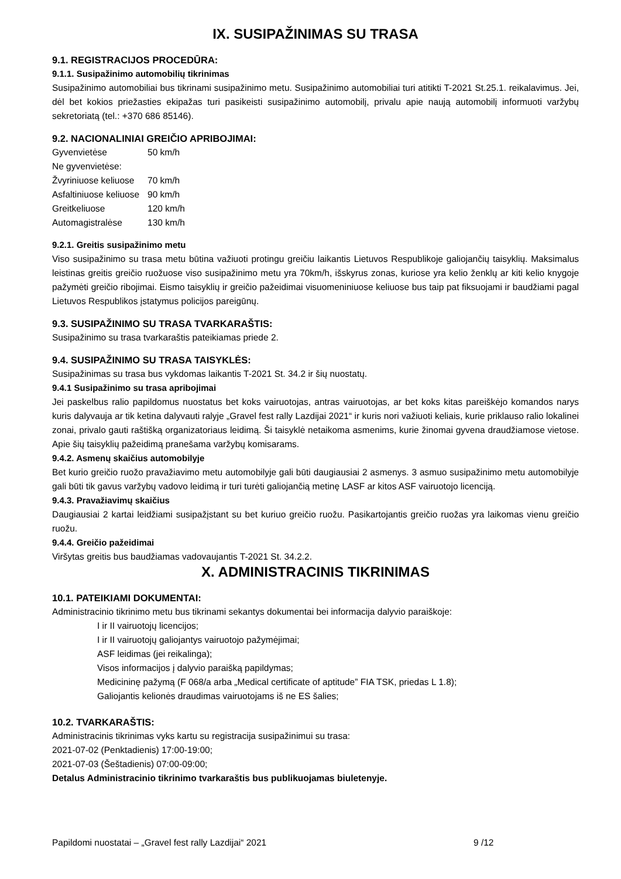IX. SUSIPAŽINIMAS SU TRASA
9.1. REGISTRACIJOS PROCEDŪRA:
9.1.1. Susipažinimo automobilių tikrinimas
Susipažinimo automobiliai bus tikrinami susipažinimo metu. Susipažinimo automobiliai turi atitikti T-2021 St.25.1. reikalavimus. Jei, dėl bet kokios priežasties ekipažas turi pasikeisti susipažinimo automobilį, privalu apie naują automobilį informuoti varžybų sekretoriatą (tel.: +370 686 85146).
9.2. NACIONALINIAI GREIČIO APRIBOJIMAI:
| Gyvenvietėse | 50 km/h |
| Ne gyvenvietėse: | |
| Žvyriniuose keliuose | 70 km/h |
| Asfaltiniuose keliuose | 90 km/h |
| Greitkeliuose | 120 km/h |
| Automagistralėse | 130 km/h |
9.2.1. Greitis susipažinimo metu
Viso susipažinimo su trasa metu būtina važiuoti protingu greičiu laikantis Lietuvos Respublikoje galiojančių taisyklių. Maksimalus leistinas greitis greičio ruožuose viso susipažinimo metu yra 70km/h, išskyrus zonas, kuriose yra kelio ženklų ar kiti kelio knygoje pažymėti greičio ribojimai. Eismo taisyklių ir greičio pažeidimai visuomeniniuose keliuose bus taip pat fiksuojami ir baudžiami pagal Lietuvos Respublikos įstatymus policijos pareigūnų.
9.3. SUSIPAŽINIMO SU TRASA TVARKARAŠTIS:
Susipažinimo su trasa tvarkaraštis pateikiamas priede 2.
9.4. SUSIPAŽINIMO SU TRASA TAISYKLĖS:
Susipažinimas su trasa bus vykdomas laikantis T-2021 St. 34.2 ir šių nuostatų.
9.4.1 Susipažinimo su trasa apribojimai
Jei paskelbus ralio papildomus nuostatus bet koks vairuotojas, antras vairuotojas, ar bet koks kitas pareiškėjo komandos narys kuris dalyvauja ar tik ketina dalyvauti ralyje „Gravel fest rally Lazdijai 2021“ ir kuris nori važiuoti keliais, kurie priklauso ralio lokalinei zonai, privalo gauti raštišką organizatoriaus leidimą. Ši taisyklė netaikoma asmenims, kurie žinomai gyvena draudžiamose vietose. Apie šių taisyklių pažeidimą pranešama varžybų komisarams.
9.4.2. Asmenų skaičius automobilyje
Bet kurio greičio ruožo pravažiavimo metu automobilyje gali būti daugiausiai 2 asmenys. 3 asmuo susipažinimo metu automobilyje gali būti tik gavus varžybų vadovo leidimą ir turi turėti galiojančią metinę LASF ar kitos ASF vairuotojo licenciją.
9.4.3. Pravažiavimų skaičius
Daugiausiai 2 kartai leidžiami susipažįstant su bet kuriuo greičio ruožu. Pasikartojantis greičio ruožas yra laikomas vienu greičio ruožu.
9.4.4. Greičio pažeidimai
Viršytas greitis bus baudžiamas vadovaujantis T-2021 St. 34.2.2.
X. ADMINISTRACINIS TIKRINIMAS
10.1. PATEIKIAMI DOKUMENTAI:
Administracinio tikrinimo metu bus tikrinami sekantys dokumentai bei informacija dalyvio paraiškoje:
I ir II vairuotojų licencijos;
I ir II vairuotojų galiojantys vairuotojo pažymėjimai;
ASF leidimas (jei reikalinga);
Visos informacijos į dalyvio paraišką papildymas;
Medicininę pažymą (F 068/a arba „Medical certificate of aptitude” FIA TSK, priedas L 1.8);
Galiojantis kelionės draudimas vairuotojams iš ne ES šalies;
10.2. TVARKARAŠTIS:
Administracinis tikrinimas vyks kartu su registracija susipažinimui su trasa:
2021-07-02 (Penktadienis) 17:00-19:00;
2021-07-03 (Šeštadienis) 07:00-09:00;
Detalus Administracinio tikrinimo tvarkaraštis bus publikuojamas biuletenyje.
Papildomi nuostatai – „Gravel fest rally Lazdijai“ 2021 9 /12